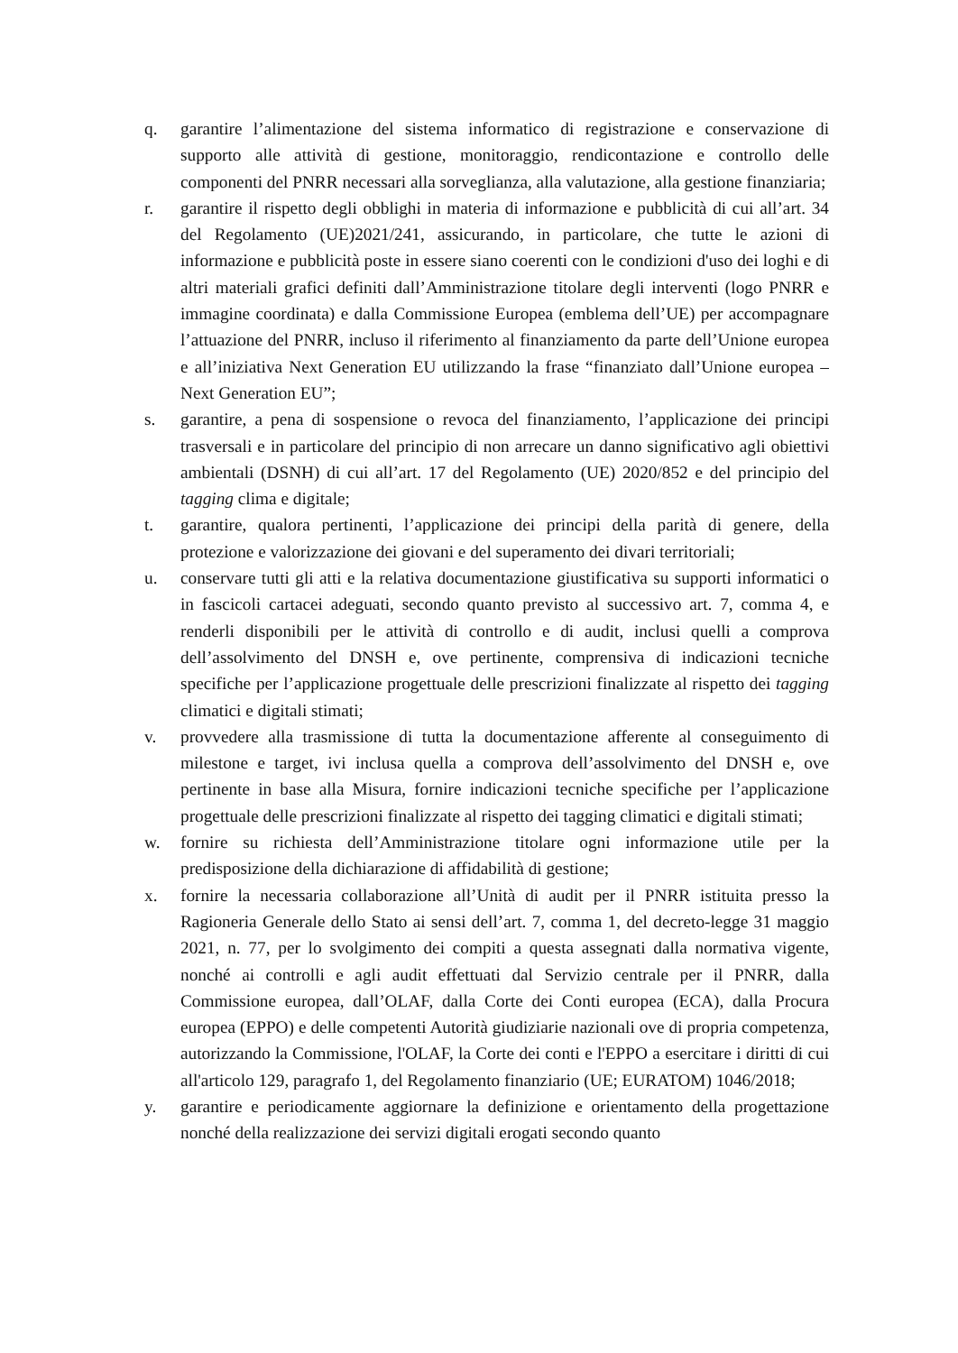q. garantire l’alimentazione del sistema informatico di registrazione e conservazione di supporto alle attività di gestione, monitoraggio, rendicontazione e controllo delle componenti del PNRR necessari alla sorveglianza, alla valutazione, alla gestione finanziaria;
r. garantire il rispetto degli obblighi in materia di informazione e pubblicità di cui all’art. 34 del Regolamento (UE)2021/241, assicurando, in particolare, che tutte le azioni di informazione e pubblicità poste in essere siano coerenti con le condizioni d'uso dei loghi e di altri materiali grafici definiti dall’Amministrazione titolare degli interventi (logo PNRR e immagine coordinata) e dalla Commissione Europea (emblema dell’UE) per accompagnare l’attuazione del PNRR, incluso il riferimento al finanziamento da parte dell’Unione europea e all’iniziativa Next Generation EU utilizzando la frase “finanziato dall’Unione europea – Next Generation EU”;
s. garantire, a pena di sospensione o revoca del finanziamento, l’applicazione dei principi trasversali e in particolare del principio di non arrecare un danno significativo agli obiettivi ambientali (DSNH) di cui all’art. 17 del Regolamento (UE) 2020/852 e del principio del tagging clima e digitale;
t. garantire, qualora pertinenti, l’applicazione dei principi della parità di genere, della protezione e valorizzazione dei giovani e del superamento dei divari territoriali;
u. conservare tutti gli atti e la relativa documentazione giustificativa su supporti informatici o in fascicoli cartacei adeguati, secondo quanto previsto al successivo art. 7, comma 4, e renderli disponibili per le attività di controllo e di audit, inclusi quelli a comprova dell’assolvimento del DNSH e, ove pertinente, comprensiva di indicazioni tecniche specifiche per l’applicazione progettuale delle prescrizioni finalizzate al rispetto dei tagging climatici e digitali stimati;
v. provvedere alla trasmissione di tutta la documentazione afferente al conseguimento di milestone e target, ivi inclusa quella a comprova dell’assolvimento del DNSH e, ove pertinente in base alla Misura, fornire indicazioni tecniche specifiche per l’applicazione progettuale delle prescrizioni finalizzate al rispetto dei tagging climatici e digitali stimati;
w. fornire su richiesta dell’Amministrazione titolare ogni informazione utile per la predisposizione della dichiarazione di affidabilità di gestione;
x. fornire la necessaria collaborazione all’Unità di audit per il PNRR istituita presso la Ragioneria Generale dello Stato ai sensi dell’art. 7, comma 1, del decreto-legge 31 maggio 2021, n. 77, per lo svolgimento dei compiti a questa assegnati dalla normativa vigente, nonché ai controlli e agli audit effettuati dal Servizio centrale per il PNRR, dalla Commissione europea, dall’OLAF, dalla Corte dei Conti europea (ECA), dalla Procura europea (EPPO) e delle competenti Autorità giudiziarie nazionali ove di propria competenza, autorizzando la Commissione, l'OLAF, la Corte dei conti e l'EPPO a esercitare i diritti di cui all'articolo 129, paragrafo 1, del Regolamento finanziario (UE; EURATOM) 1046/2018;
y. garantire e periodicamente aggiornare la definizione e orientamento della progettazione nonché della realizzazione dei servizi digitali erogati secondo quanto